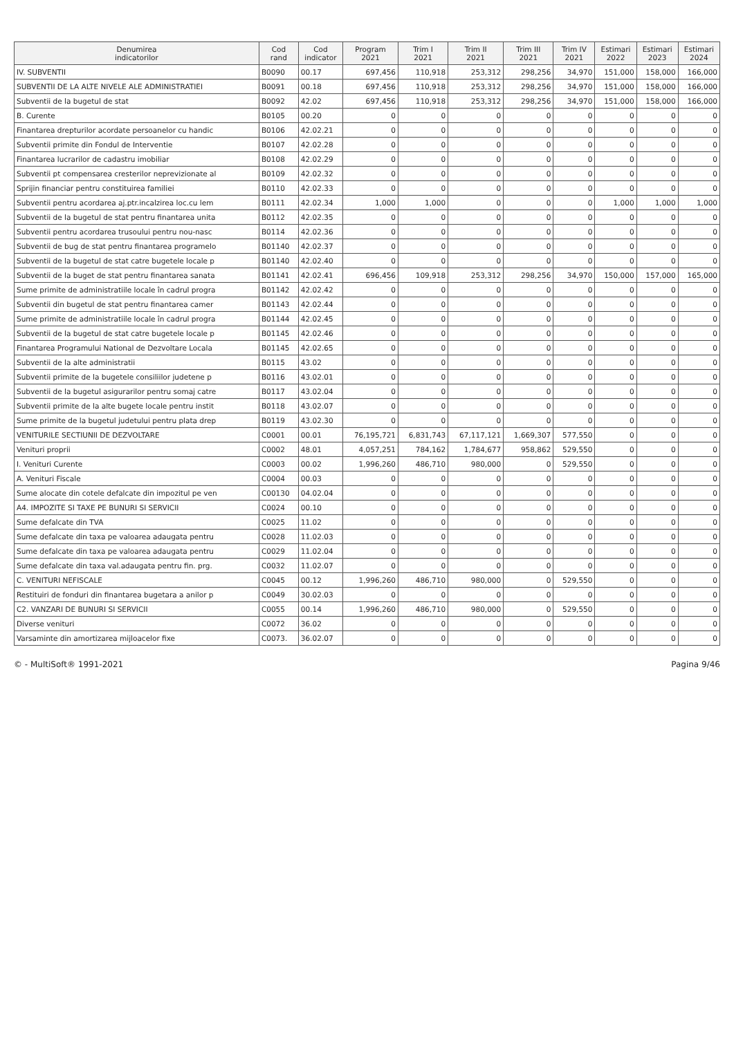| Denumirea indicatorilor | Cod rand | Cod indicator | Program 2021 | Trim I 2021 | Trim II 2021 | Trim III 2021 | Trim IV 2021 | Estimari 2022 | Estimari 2023 | Estimari 2024 |
| --- | --- | --- | --- | --- | --- | --- | --- | --- | --- | --- |
| IV. SUBVENTII | B0090 | 00.17 | 697,456 | 110,918 | 253,312 | 298,256 | 34,970 | 151,000 | 158,000 | 166,000 |
| SUBVENTII DE LA ALTE NIVELE ALE ADMINISTRATIEI | B0091 | 00.18 | 697,456 | 110,918 | 253,312 | 298,256 | 34,970 | 151,000 | 158,000 | 166,000 |
| Subventii de la bugetul de stat | B0092 | 42.02 | 697,456 | 110,918 | 253,312 | 298,256 | 34,970 | 151,000 | 158,000 | 166,000 |
| B. Curente | B0105 | 00.20 | 0 | 0 | 0 | 0 | 0 | 0 | 0 | 0 |
| Finantarea drepturilor acordate persoanelor cu handic | B0106 | 42.02.21 | 0 | 0 | 0 | 0 | 0 | 0 | 0 | 0 |
| Subventii primite din Fondul de Interventie | B0107 | 42.02.28 | 0 | 0 | 0 | 0 | 0 | 0 | 0 | 0 |
| Finantarea lucrarilor de cadastru imobiliar | B0108 | 42.02.29 | 0 | 0 | 0 | 0 | 0 | 0 | 0 | 0 |
| Subventii pt compensarea cresterilor neprevizionate al | B0109 | 42.02.32 | 0 | 0 | 0 | 0 | 0 | 0 | 0 | 0 |
| Sprijin financiar pentru constituirea familiei | B0110 | 42.02.33 | 0 | 0 | 0 | 0 | 0 | 0 | 0 | 0 |
| Subventii pentru acordarea aj.ptr.incalzirea loc.cu lem | B0111 | 42.02.34 | 1,000 | 1,000 | 0 | 0 | 0 | 1,000 | 1,000 | 1,000 |
| Subventii de la bugetul de stat pentru finantarea unita | B0112 | 42.02.35 | 0 | 0 | 0 | 0 | 0 | 0 | 0 | 0 |
| Subventii pentru acordarea trusoului pentru nou-nasc | B0114 | 42.02.36 | 0 | 0 | 0 | 0 | 0 | 0 | 0 | 0 |
| Subventii de bug de stat pentru finantarea programelo | B01140 | 42.02.37 | 0 | 0 | 0 | 0 | 0 | 0 | 0 | 0 |
| Subventii de la bugetul de stat catre bugetele locale p | B01140 | 42.02.40 | 0 | 0 | 0 | 0 | 0 | 0 | 0 | 0 |
| Subventii de la buget de stat pentru finantarea sanata | B01141 | 42.02.41 | 696,456 | 109,918 | 253,312 | 298,256 | 34,970 | 150,000 | 157,000 | 165,000 |
| Sume primite de administratiile locale în cadrul progra | B01142 | 42.02.42 | 0 | 0 | 0 | 0 | 0 | 0 | 0 | 0 |
| Subventii din bugetul de stat pentru finantarea camer | B01143 | 42.02.44 | 0 | 0 | 0 | 0 | 0 | 0 | 0 | 0 |
| Sume primite de administratiile locale în cadrul progra | B01144 | 42.02.45 | 0 | 0 | 0 | 0 | 0 | 0 | 0 | 0 |
| Subventii de la bugetul de stat catre bugetele locale p | B01145 | 42.02.46 | 0 | 0 | 0 | 0 | 0 | 0 | 0 | 0 |
| Finantarea Programului National de Dezvoltare Locala | B01145 | 42.02.65 | 0 | 0 | 0 | 0 | 0 | 0 | 0 | 0 |
| Subventii de la alte administratii | B0115 | 43.02 | 0 | 0 | 0 | 0 | 0 | 0 | 0 | 0 |
| Subventii primite de la bugetele consiliilor judetene p | B0116 | 43.02.01 | 0 | 0 | 0 | 0 | 0 | 0 | 0 | 0 |
| Subventii de la bugetul asigurarilor pentru somaj catre | B0117 | 43.02.04 | 0 | 0 | 0 | 0 | 0 | 0 | 0 | 0 |
| Subventii primite de la alte bugete locale pentru instit | B0118 | 43.02.07 | 0 | 0 | 0 | 0 | 0 | 0 | 0 | 0 |
| Sume primite de la bugetul judetului pentru plata drep | B0119 | 43.02.30 | 0 | 0 | 0 | 0 | 0 | 0 | 0 | 0 |
| VENITURILE SECTIUNII DE DEZVOLTARE | C0001 | 00.01 | 76,195,721 | 6,831,743 | 67,117,121 | 1,669,307 | 577,550 | 0 | 0 | 0 |
| Venituri proprii | C0002 | 48.01 | 4,057,251 | 784,162 | 1,784,677 | 958,862 | 529,550 | 0 | 0 | 0 |
| I. Venituri Curente | C0003 | 00.02 | 1,996,260 | 486,710 | 980,000 | 0 | 529,550 | 0 | 0 | 0 |
| A. Venituri Fiscale | C0004 | 00.03 | 0 | 0 | 0 | 0 | 0 | 0 | 0 | 0 |
| Sume alocate din cotele defalcate din impozitul pe ven | C00130 | 04.02.04 | 0 | 0 | 0 | 0 | 0 | 0 | 0 | 0 |
| A4. IMPOZITE SI TAXE PE BUNURI SI SERVICII | C0024 | 00.10 | 0 | 0 | 0 | 0 | 0 | 0 | 0 | 0 |
| Sume defalcate din TVA | C0025 | 11.02 | 0 | 0 | 0 | 0 | 0 | 0 | 0 | 0 |
| Sume defalcate din taxa pe valoarea adaugata pentru | C0028 | 11.02.03 | 0 | 0 | 0 | 0 | 0 | 0 | 0 | 0 |
| Sume defalcate din taxa pe valoarea adaugata pentru | C0029 | 11.02.04 | 0 | 0 | 0 | 0 | 0 | 0 | 0 | 0 |
| Sume defalcate din taxa val.adaugata pentru fin. prg. | C0032 | 11.02.07 | 0 | 0 | 0 | 0 | 0 | 0 | 0 | 0 |
| C. VENITURI NEFISCALE | C0045 | 00.12 | 1,996,260 | 486,710 | 980,000 | 0 | 529,550 | 0 | 0 | 0 |
| Restituiri de fonduri din finantarea bugetara a anilor p | C0049 | 30.02.03 | 0 | 0 | 0 | 0 | 0 | 0 | 0 | 0 |
| C2. VANZARI DE BUNURI SI SERVICII | C0055 | 00.14 | 1,996,260 | 486,710 | 980,000 | 0 | 529,550 | 0 | 0 | 0 |
| Diverse venituri | C0072 | 36.02 | 0 | 0 | 0 | 0 | 0 | 0 | 0 | 0 |
| Varsaminte din amortizarea mijloacelor fixe | C0073. | 36.02.07 | 0 | 0 | 0 | 0 | 0 | 0 | 0 | 0 |
© - MultiSoft® 1991-2021 Pagina 9/46